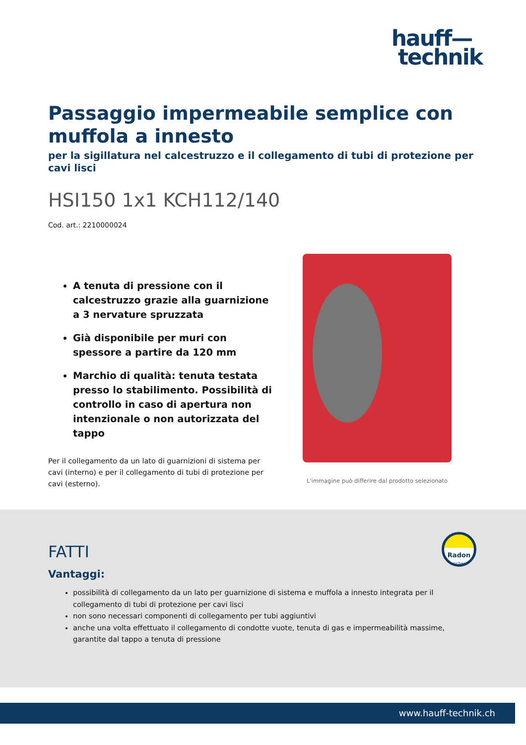hauff—
technik
Passaggio impermeabile semplice con muffola a innesto
per la sigillatura nel calcestruzzo e il collegamento di tubi di protezione per cavi lisci
HSI150 1x1 KCH112/140
Cod. art.: 2210000024
A tenuta di pressione con il calcestruzzo grazie alla guarnizione a 3 nervature spruzzata
Già disponibile per muri con spessore a partire da 120 mm
Marchio di qualità: tenuta testata presso lo stabilimento. Possibilità di controllo in caso di apertura non intenzionale o non autorizzata del tappo
Per il collegamento da un lato di guarnizioni di sistema per cavi (interno) e per il collegamento di tubi di protezione per cavi (esterno).
L'immagine può differire dal prodotto selezionato
Radon
sicher
FATTI
Vantaggi:
possibilità di collegamento da un lato per guarnizione di sistema e muffola a innesto integrata per il collegamento di tubi di protezione per cavi lisci
non sono necessari componenti di collegamento per tubi aggiuntivi
anche una volta effettuato il collegamento di condotte vuote, tenuta di gas e impermeabilità massime, garantite dal tappo a tenuta di pressione
www.hauff-technik.ch